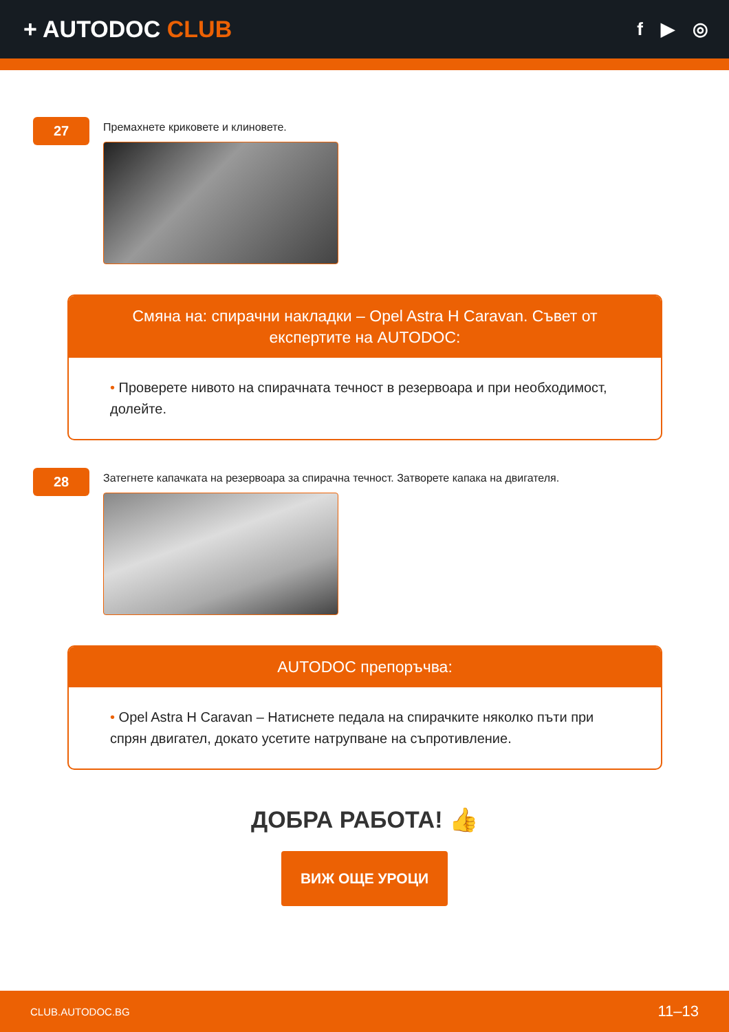+ AUTODOC CLUB
f ▶ ◎
27
Премахнете криковете и клиновете.
Смяна на: спирачни накладки – Opel Astra H Caravan. Съвет от експертите на AUTODOC:
• Проверете нивото на спирачната течност в резервоара и при необходимост, долейте.
28
Затегнете капачката на резервоара за спирачна течност. Затворете капака на двигателя.
AUTODOC препоръчва:
• Opel Astra H Caravan – Натиснете педала на спирачките няколко пъти при спрян двигател, докато усетите натрупване на съпротивление.
ДОБРА РАБОТА! 👍
ВИЖ ОЩЕ УРОЦИ
CLUB.AUTODOC.BG 11–13